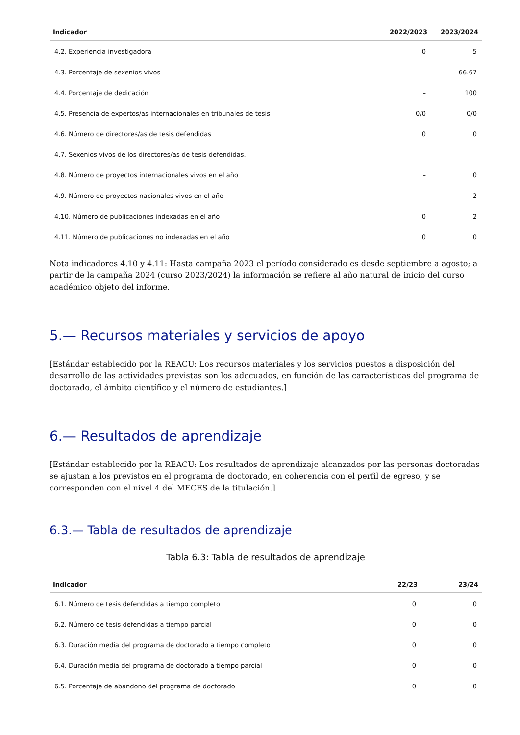| Indicador | 2022/2023 | 2023/2024 |
| --- | --- | --- |
| 4.2. Experiencia investigadora | 0 | 5 |
| 4.3. Porcentaje de sexenios vivos | – | 66.67 |
| 4.4. Porcentaje de dedicación | – | 100 |
| 4.5. Presencia de expertos/as internacionales en tribunales de tesis | 0/0 | 0/0 |
| 4.6. Número de directores/as de tesis defendidas | 0 | 0 |
| 4.7. Sexenios vivos de los directores/as de tesis defendidas. | – | – |
| 4.8. Número de proyectos internacionales vivos en el año | – | 0 |
| 4.9. Número de proyectos nacionales vivos en el año | – | 2 |
| 4.10. Número de publicaciones indexadas en el año | 0 | 2 |
| 4.11. Número de publicaciones no indexadas en el año | 0 | 0 |
Nota indicadores 4.10 y 4.11: Hasta campaña 2023 el período considerado es desde septiembre a agosto; a partir de la campaña 2024 (curso 2023/2024) la información se refiere al año natural de inicio del curso académico objeto del informe.
5.— Recursos materiales y servicios de apoyo
[Estándar establecido por la REACU: Los recursos materiales y los servicios puestos a disposición del desarrollo de las actividades previstas son los adecuados, en función de las características del programa de doctorado, el ámbito científico y el número de estudiantes.]
6.— Resultados de aprendizaje
[Estándar establecido por la REACU: Los resultados de aprendizaje alcanzados por las personas doctoradas se ajustan a los previstos en el programa de doctorado, en coherencia con el perfil de egreso, y se corresponden con el nivel 4 del MECES de la titulación.]
6.3.— Tabla de resultados de aprendizaje
Tabla 6.3: Tabla de resultados de aprendizaje
| Indicador | 22/23 | 23/24 |
| --- | --- | --- |
| 6.1. Número de tesis defendidas a tiempo completo | 0 | 0 |
| 6.2. Número de tesis defendidas a tiempo parcial | 0 | 0 |
| 6.3. Duración media del programa de doctorado a tiempo completo | 0 | 0 |
| 6.4. Duración media del programa de doctorado a tiempo parcial | 0 | 0 |
| 6.5. Porcentaje de abandono del programa de doctorado | 0 | 0 |